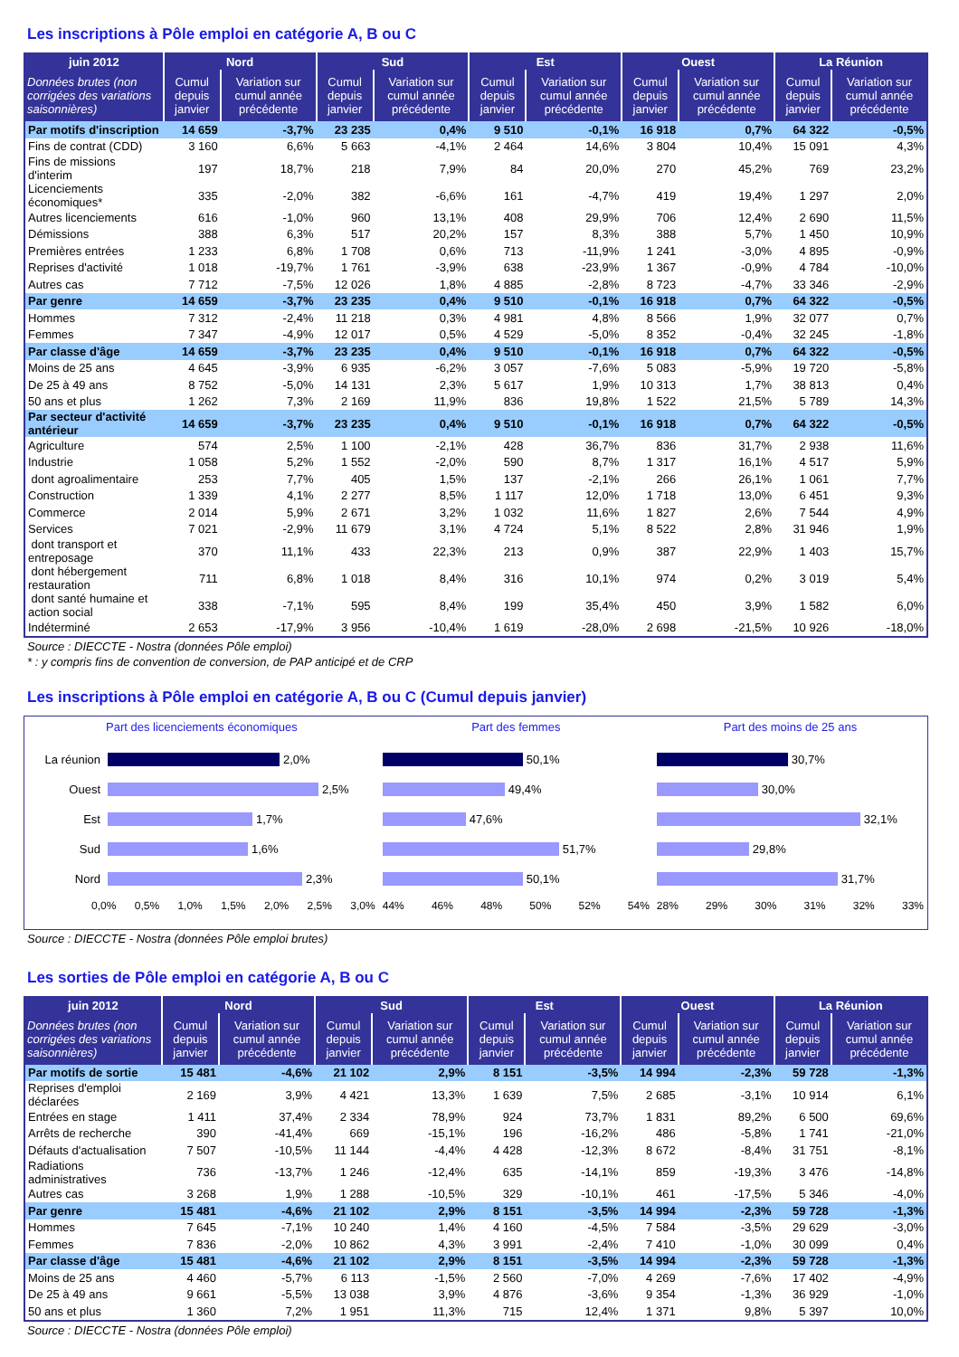Les inscriptions à Pôle emploi en catégorie A, B ou C
| juin 2012 | Nord | | Sud | | Est | | Ouest | | La Réunion | |
| --- | --- | --- | --- | --- | --- | --- | --- | --- | --- | --- |
| Données brutes (non corrigées des variations saisonnières) | Cumul depuis janvier | Variation sur cumul année précédente | Cumul depuis janvier | Variation sur cumul année précédente | Cumul depuis janvier | Variation sur cumul année précédente | Cumul depuis janvier | Variation sur cumul année précédente | Cumul depuis janvier | Variation sur cumul année précédente |
| Par motifs d'inscription | 14 659 | -3,7% | 23 235 | 0,4% | 9 510 | -0,1% | 16 918 | 0,7% | 64 322 | -0,5% |
| Fins de contrat (CDD) | 3 160 | 6,6% | 5 663 | -4,1% | 2 464 | 14,6% | 3 804 | 10,4% | 15 091 | 4,3% |
| Fins de missions d'interim | 197 | 18,7% | 218 | 7,9% | 84 | 20,0% | 270 | 45,2% | 769 | 23,2% |
| Licenciements économiques* | 335 | -2,0% | 382 | -6,6% | 161 | -4,7% | 419 | 19,4% | 1 297 | 2,0% |
| Autres licenciements | 616 | -1,0% | 960 | 13,1% | 408 | 29,9% | 706 | 12,4% | 2 690 | 11,5% |
| Démissions | 388 | 6,3% | 517 | 20,2% | 157 | 8,3% | 388 | 5,7% | 1 450 | 10,9% |
| Premières entrées | 1 233 | 6,8% | 1 708 | 0,6% | 713 | -11,9% | 1 241 | -3,0% | 4 895 | -0,9% |
| Reprises d'activité | 1 018 | -19,7% | 1 761 | -3,9% | 638 | -23,9% | 1 367 | -0,9% | 4 784 | -10,0% |
| Autres cas | 7 712 | -7,5% | 12 026 | 1,8% | 4 885 | -2,8% | 8 723 | -4,7% | 33 346 | -2,9% |
| Par genre | 14 659 | -3,7% | 23 235 | 0,4% | 9 510 | -0,1% | 16 918 | 0,7% | 64 322 | -0,5% |
| Hommes | 7 312 | -2,4% | 11 218 | 0,3% | 4 981 | 4,8% | 8 566 | 1,9% | 32 077 | 0,7% |
| Femmes | 7 347 | -4,9% | 12 017 | 0,5% | 4 529 | -5,0% | 8 352 | -0,4% | 32 245 | -1,8% |
| Par classe d'âge | 14 659 | -3,7% | 23 235 | 0,4% | 9 510 | -0,1% | 16 918 | 0,7% | 64 322 | -0,5% |
| Moins de 25 ans | 4 645 | -3,9% | 6 935 | -6,2% | 3 057 | -7,6% | 5 083 | -5,9% | 19 720 | -5,8% |
| De 25 à 49 ans | 8 752 | -5,0% | 14 131 | 2,3% | 5 617 | 1,9% | 10 313 | 1,7% | 38 813 | 0,4% |
| 50 ans et plus | 1 262 | 7,3% | 2 169 | 11,9% | 836 | 19,8% | 1 522 | 21,5% | 5 789 | 14,3% |
| Par secteur d'activité antérieur | 14 659 | -3,7% | 23 235 | 0,4% | 9 510 | -0,1% | 16 918 | 0,7% | 64 322 | -0,5% |
| Agriculture | 574 | 2,5% | 1 100 | -2,1% | 428 | 36,7% | 836 | 31,7% | 2 938 | 11,6% |
| Industrie | 1 058 | 5,2% | 1 552 | -2,0% | 590 | 8,7% | 1 317 | 16,1% | 4 517 | 5,9% |
| dont agroalimentaire | 253 | 7,7% | 405 | 1,5% | 137 | -2,1% | 266 | 26,1% | 1 061 | 7,7% |
| Construction | 1 339 | 4,1% | 2 277 | 8,5% | 1 117 | 12,0% | 1 718 | 13,0% | 6 451 | 9,3% |
| Commerce | 2 014 | 5,9% | 2 671 | 3,2% | 1 032 | 11,6% | 1 827 | 2,6% | 7 544 | 4,9% |
| Services | 7 021 | -2,9% | 11 679 | 3,1% | 4 724 | 5,1% | 8 522 | 2,8% | 31 946 | 1,9% |
| dont transport et entreposage | 370 | 11,1% | 433 | 22,3% | 213 | 0,9% | 387 | 22,9% | 1 403 | 15,7% |
| dont hébergement restauration | 711 | 6,8% | 1 018 | 8,4% | 316 | 10,1% | 974 | 0,2% | 3 019 | 5,4% |
| dont santé humaine et action social | 338 | -7,1% | 595 | 8,4% | 199 | 35,4% | 450 | 3,9% | 1 582 | 6,0% |
| Indéterminé | 2 653 | -17,9% | 3 956 | -10,4% | 1 619 | -28,0% | 2 698 | -21,5% | 10 926 | -18,0% |
Source : DIECCTE - Nostra (données Pôle emploi)
* : y compris fins de convention de conversion, de PAP anticipé et de CRP
Les inscriptions à Pôle emploi en catégorie A, B ou C (Cumul depuis janvier)
Part des licenciements économiques
La réunion 2,0%
Ouest 2,5%
Est 1,7%
Sud 1,6%
Nord 2,3%
0,0% 0,5% 1,0% 1,5% 2,0% 2,5% 3,0%
Part des femmes
50,1%
49,4%
47,6%
51,7%
50,1%
44% 46% 48% 50% 52% 54%
Part des moins de 25 ans
30,7%
30,0%
32,1%
29,8%
31,7%
28% 29% 30% 31% 32% 33%
Source : DIECCTE - Nostra (données Pôle emploi brutes)
Les sorties de Pôle emploi en catégorie A, B ou C
| juin 2012 | Nord | | Sud | | Est | | Ouest | | La Réunion | |
| --- | --- | --- | --- | --- | --- | --- | --- | --- | --- | --- |
| Données brutes (non corrigées des variations saisonnières) | Cumul depuis janvier | Variation sur cumul année précédente | Cumul depuis janvier | Variation sur cumul année précédente | Cumul depuis janvier | Variation sur cumul année précédente | Cumul depuis janvier | Variation sur cumul année précédente | Cumul depuis janvier | Variation sur cumul année précédente |
| Par motifs de sortie | 15 481 | -4,6% | 21 102 | 2,9% | 8 151 | -3,5% | 14 994 | -2,3% | 59 728 | -1,3% |
| Reprises d'emploi déclarées | 2 169 | 3,9% | 4 421 | 13,3% | 1 639 | 7,5% | 2 685 | -3,1% | 10 914 | 6,1% |
| Entrées en stage | 1 411 | 37,4% | 2 334 | 78,9% | 924 | 73,7% | 1 831 | 89,2% | 6 500 | 69,6% |
| Arrêts de recherche | 390 | -41,4% | 669 | -15,1% | 196 | -16,2% | 486 | -5,8% | 1 741 | -21,0% |
| Défauts d'actualisation | 7 507 | -10,5% | 11 144 | -4,4% | 4 428 | -12,3% | 8 672 | -8,4% | 31 751 | -8,1% |
| Radiations administratives | 736 | -13,7% | 1 246 | -12,4% | 635 | -14,1% | 859 | -19,3% | 3 476 | -14,8% |
| Autres cas | 3 268 | 1,9% | 1 288 | -10,5% | 329 | -10,1% | 461 | -17,5% | 5 346 | -4,0% |
| Par genre | 15 481 | -4,6% | 21 102 | 2,9% | 8 151 | -3,5% | 14 994 | -2,3% | 59 728 | -1,3% |
| Hommes | 7 645 | -7,1% | 10 240 | 1,4% | 4 160 | -4,5% | 7 584 | -3,5% | 29 629 | -3,0% |
| Femmes | 7 836 | -2,0% | 10 862 | 4,3% | 3 991 | -2,4% | 7 410 | -1,0% | 30 099 | 0,4% |
| Par classe d'âge | 15 481 | -4,6% | 21 102 | 2,9% | 8 151 | -3,5% | 14 994 | -2,3% | 59 728 | -1,3% |
| Moins de 25 ans | 4 460 | -5,7% | 6 113 | -1,5% | 2 560 | -7,0% | 4 269 | -7,6% | 17 402 | -4,9% |
| De 25 à 49 ans | 9 661 | -5,5% | 13 038 | 3,9% | 4 876 | -3,6% | 9 354 | -1,3% | 36 929 | -1,0% |
| 50 ans et plus | 1 360 | 7,2% | 1 951 | 11,3% | 715 | 12,4% | 1 371 | 9,8% | 5 397 | 10,0% |
Source : DIECCTE - Nostra (données Pôle emploi)